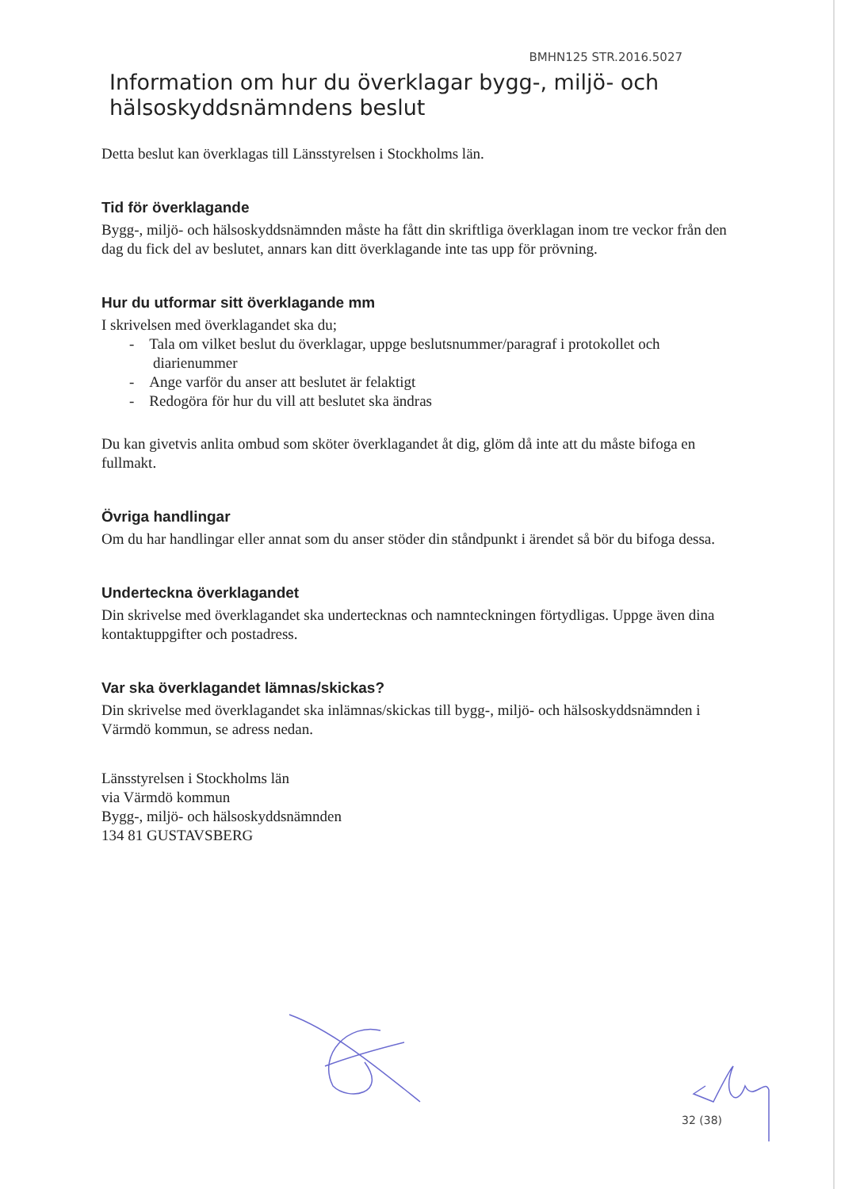BMHN125 STR.2016.5027
Information om hur du överklagar bygg-, miljö- och hälsoskyddsnämndens beslut
Detta beslut kan överklagas till Länsstyrelsen i Stockholms län.
Tid för överklagande
Bygg-, miljö- och hälsoskyddsnämnden måste ha fått din skriftliga överklagan inom tre veckor från den dag du fick del av beslutet, annars kan ditt överklagande inte tas upp för prövning.
Hur du utformar sitt överklagande mm
I skrivelsen med överklagandet ska du;
- Tala om vilket beslut du överklagar, uppge beslutsnummer/paragraf i protokollet och diarienummer
- Ange varför du anser att beslutet är felaktigt
- Redogöra för hur du vill att beslutet ska ändras
Du kan givetvis anlita ombud som sköter överklagandet åt dig, glöm då inte att du måste bifoga en fullmakt.
Övriga handlingar
Om du har handlingar eller annat som du anser stöder din ståndpunkt i ärendet så bör du bifoga dessa.
Underteckna överklagandet
Din skrivelse med överklagandet ska undertecknas och namnteckningen förtydligas. Uppge även dina kontaktuppgifter och postadress.
Var ska överklagandet lämnas/skickas?
Din skrivelse med överklagandet ska inlämnas/skickas till bygg-, miljö- och hälsoskyddsnämnden i Värmdö kommun, se adress nedan.
Länsstyrelsen i Stockholms län
via Värmdö kommun
Bygg-, miljö- och hälsoskyddsnämnden
134 81 GUSTAVSBERG
32 (38)